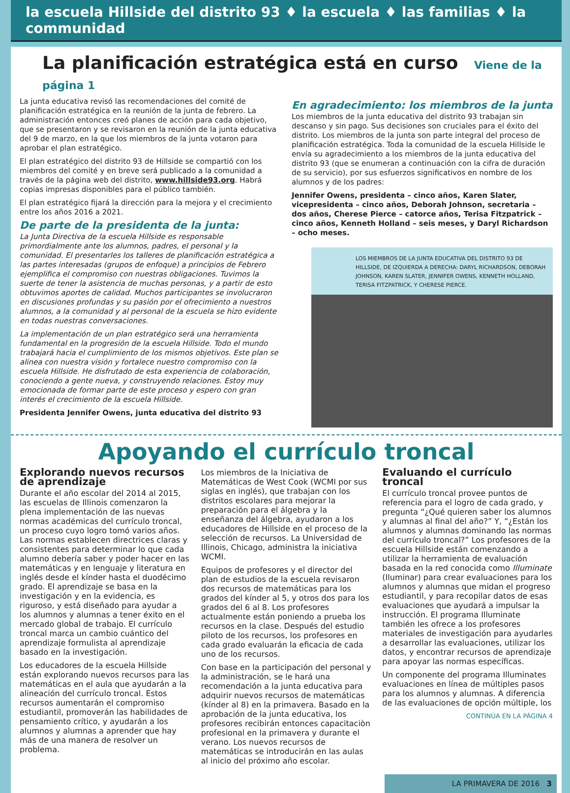la escuela Hillside del distrito 93 ♦ la escuela ♦ las familias ♦ la communidad
La planificación estratégica está en curso Viene de la página 1
La junta educativa revisó las recomendaciones del comité de planificación estratégica en la reunión de la junta de febrero. La administración entonces creó planes de acción para cada objetivo, que se presentaron y se revisaron en la reunión de la junta educativa del 9 de marzo, en la que los miembros de la junta votaron para aprobar el plan estratégico.
El plan estratégico del distrito 93 de Hillside se compartió con los miembros del comité y en breve será publicado a la comunidad a través de la página web del distrito, www.hillside93.org. Habrá copias impresas disponibles para el público también.
El plan estratégico fijará la dirección para la mejora y el crecimiento entre los años 2016 a 2021.
De parte de la presidenta de la junta:
La Junta Directiva de la escuela Hillside es responsable primordialmente ante los alumnos, padres, el personal y la comunidad. El presentarles los talleres de planificación estratégica a las partes interesadas (grupos de enfoque) a principios de Febrero ejemplifica el compromiso con nuestras obligaciones. Tuvimos la suerte de tener la asistencia de muchas personas, y a partir de esto obtuvimos aportes de calidad. Muchos participantes se involucraron en discusiones profundas y su pasión por el ofrecimiento a nuestros alumnos, a la comunidad y al personal de la escuela se hizo evidente en todas nuestras conversaciones.
La implementación de un plan estratégico será una herramienta fundamental en la progresión de la escuela Hillside. Todo el mundo trabajará hacia el cumplimiento de los mismos objetivos. Este plan se alinea con nuestra visión y fortalece nuestro compromiso con la escuela Hillside. He disfrutado de esta experiencia de colaboración, conociendo a gente nueva, y construyendo relaciones. Estoy muy emocionada de formar parte de este proceso y espero con gran interés el crecimiento de la escuela Hillside.
Presidenta Jennifer Owens, junta educativa del distrito 93
En agradecimiento: los miembros de la junta
Los miembros de la junta educativa del distrito 93 trabajan sin descanso y sin pago. Sus decisiones son cruciales para el éxito del distrito. Los miembros de la junta son parte integral del proceso de planificación estratégica. Toda la comunidad de la escuela Hillside le envía su agradecimiento a los miembros de la junta educativa del distrito 93 (que se enumeran a continuación con la cifra de duración de su servicio), por sus esfuerzos significativos en nombre de los alumnos y de los padres:
Jennifer Owens, presidenta – cinco años, Karen Slater, vicepresidenta – cinco años, Deborah Johnson, secretaria – dos años, Cherese Pierce – catorce años, Terisa Fitzpatrick – cinco años, Kenneth Holland – seis meses, y Daryl Richardson – ocho meses.
LOS MIEMBROS DE LA JUNTA EDUCATIVA DEL DISTRITO 93 DE HILLSIDE, DE IZQUIERDA A DERECHA: DARYL RICHARDSON, DEBORAH JOHNSON, KAREN SLATER, JENNIFER OWENS, KENNETH HOLLAND, TERISA FITZPATRICK, Y CHERESE PIERCE.
Apoyando el currículo troncal
Explorando nuevos recursos de aprendizaje
Durante el año escolar del 2014 al 2015, las escuelas de Illinois comenzaron la plena implementación de las nuevas normas académicas del currículo troncal, un proceso cuyo logro tomó varios años. Las normas establecen directrices claras y consistentes para determinar lo que cada alumno debería saber y poder hacer en las matemáticas y en lenguaje y literatura en inglés desde el kínder hasta el duodécimo grado. El aprendizaje se basa en la investigación y en la evidencia, es riguroso, y está diseñado para ayudar a los alumnos y alumnas a tener éxito en el mercado global de trabajo. El currículo troncal marca un cambio cuántico del aprendizaje formulista al aprendizaje basado en la investigación.
Los educadores de la escuela Hillside están explorando nuevos recursos para las matemáticas en el aula que ayudarán a la alineación del currículo troncal. Estos recursos aumentarán el compromiso estudiantil, promoverán las habilidades de pensamiento crítico, y ayudarán a los alumnos y alumnas a aprender que hay más de una manera de resolver un problema.
Los miembros de la Iniciativa de Matemáticas de West Cook (WCMI por sus siglas en inglés), que trabajan con los distritos escolares para mejorar la preparación para el álgebra y la enseñanza del álgebra, ayudaron a los educadores de Hillside en el proceso de la selección de recursos. La Universidad de Illinois, Chicago, administra la iniciativa WCMI.
Equipos de profesores y el director del plan de estudios de la escuela revisaron dos recursos de matemáticas para los grados del kínder al 5, y otros dos para los grados del 6 al 8. Los profesores actualmente están poniendo a prueba los recursos en la clase. Después del estudio piloto de los recursos, los profesores en cada grado evaluarán la eficacia de cada uno de los recursos.
Con base en la participación del personal y la administración, se le hará una recomendación a la junta educativa para adquirir nuevos recursos de matemáticas (kínder al 8) en la primavera. Basado en la aprobación de la junta educativa, los profesores recibirán entonces capacitaciòn profesional en la primavera y durante el verano. Los nuevos recursos de matemáticas se introducirán en las aulas al inicio del próximo año escolar.
Evaluando el currículo troncal
El currículo troncal provee puntos de referencia para el logro de cada grado, y pregunta “¿Qué quieren saber los alumnos y alumnas al final del año?” Y, “¿Están los alumnos y alumnas dominando las normas del currículo troncal?” Los profesores de la escuela Hillside están comenzando a utilizar la herramienta de evaluación basada en la red conocida como Illuminate (Iluminar) para crear evaluaciones para los alumnos y alumnas que midan el progreso estudiantil, y para recopilar datos de esas evaluaciones que ayudará a impulsar la instrucción. El programa Illuminate también les ofrece a los profesores materiales de investigación para ayudarles a desarrollar las evaluaciones, utilizar los datos, y encontrar recursos de aprendizaje para apoyar las normas específicas.
Un componente del programa Illuminates evaluaciones en línea de múltiples pasos para los alumnos y alumnas. A diferencia de las evaluaciones de opción múltiple, los
CONTINÚA EN LA PÁGINA 4
LA PRIMAVERA DE 2016 3